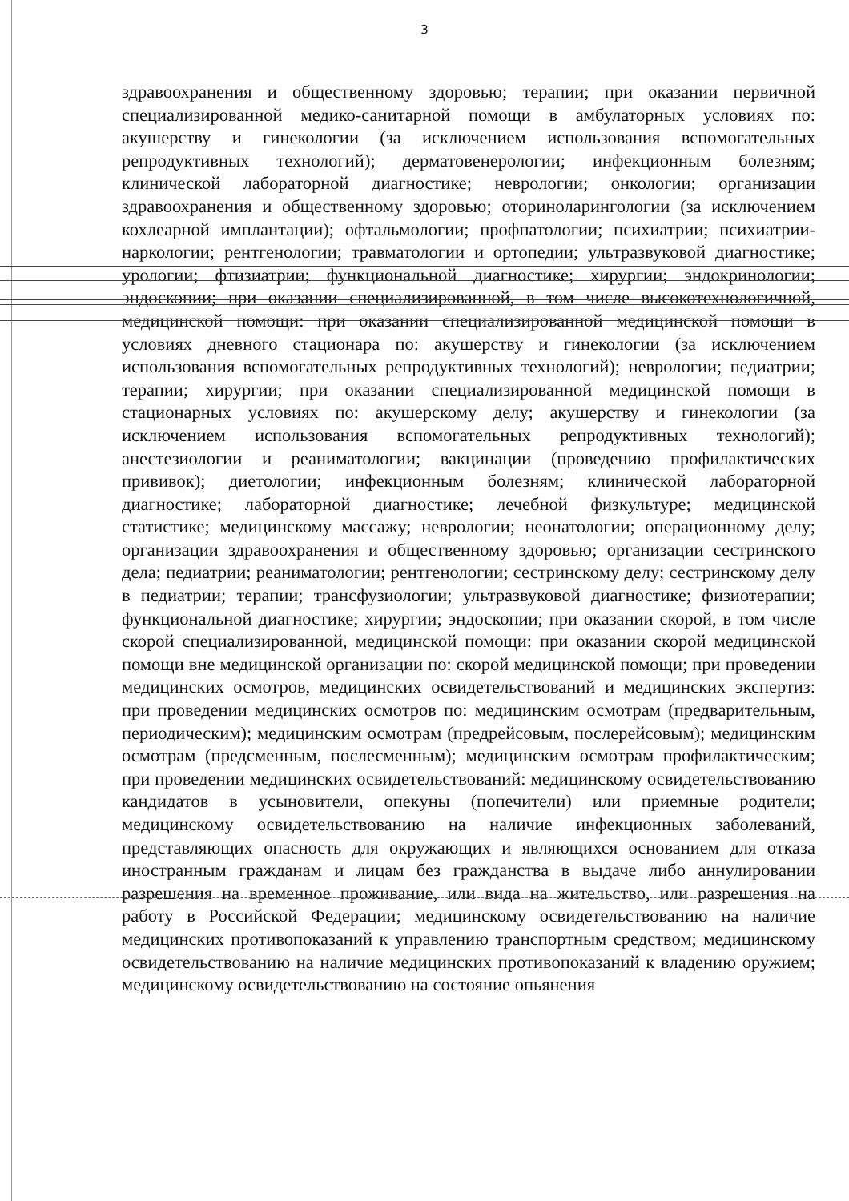3
здравоохранения и общественному здоровью; терапии; при оказании первичной специализированной медико-санитарной помощи в амбулаторных условиях по: акушерству и гинекологии (за исключением использования вспомогательных репродуктивных технологий); дерматовенерологии; инфекционным болезням; клинической лабораторной диагностике; неврологии; онкологии; организации здравоохранения и общественному здоровью; оториноларингологии (за исключением кохлеарной имплантации); офтальмологии; профпатологии; психиатрии; психиатрии-наркологии; рентгенологии; травматологии и ортопедии; ультразвуковой диагностике; урологии; фтизиатрии; функциональной диагностике; хирургии; эндокринологии; эндоскопии; при оказании специализированной, в том числе высокотехнологичной, медицинской помощи: при оказании специализированной медицинской помощи в условиях дневного стационара по: акушерству и гинекологии (за исключением использования вспомогательных репродуктивных технологий); неврологии; педиатрии; терапии; хирургии; при оказании специализированной медицинской помощи в стационарных условиях по: акушерскому делу; акушерству и гинекологии (за исключением использования вспомогательных репродуктивных технологий); анестезиологии и реаниматологии; вакцинации (проведению профилактических прививок); диетологии; инфекционным болезням; клинической лабораторной диагностике; лабораторной диагностике; лечебной физкультуре; медицинской статистике; медицинскому массажу; неврологии; неонатологии; операционному делу; организации здравоохранения и общественному здоровью; организации сестринского дела; педиатрии; реаниматологии; рентгенологии; сестринскому делу; сестринскому делу в педиатрии; терапии; трансфузиологии; ультразвуковой диагностике; физиотерапии; функциональной диагностике; хирургии; эндоскопии; при оказании скорой, в том числе скорой специализированной, медицинской помощи: при оказании скорой медицинской помощи вне медицинской организации по: скорой медицинской помощи; при проведении медицинских осмотров, медицинских освидетельствований и медицинских экспертиз: при проведении медицинских осмотров по: медицинским осмотрам (предварительным, периодическим); медицинским осмотрам (предрейсовым, послерейсовым); медицинским осмотрам (предсменным, послесменным); медицинским осмотрам профилактическим; при проведении медицинских освидетельствований: медицинскому освидетельствованию кандидатов в усыновители, опекуны (попечители) или приемные родители; медицинскому освидетельствованию на наличие инфекционных заболеваний, представляющих опасность для окружающих и являющихся основанием для отказа иностранным гражданам и лицам без гражданства в выдаче либо аннулировании разрешения на временное проживание, или вида на жительство, или разрешения на работу в Российской Федерации; медицинскому освидетельствованию на наличие медицинских противопоказаний к управлению транспортным средством; медицинскому освидетельствованию на наличие медицинских противопоказаний к владению оружием; медицинскому освидетельствованию на состояние опьянения